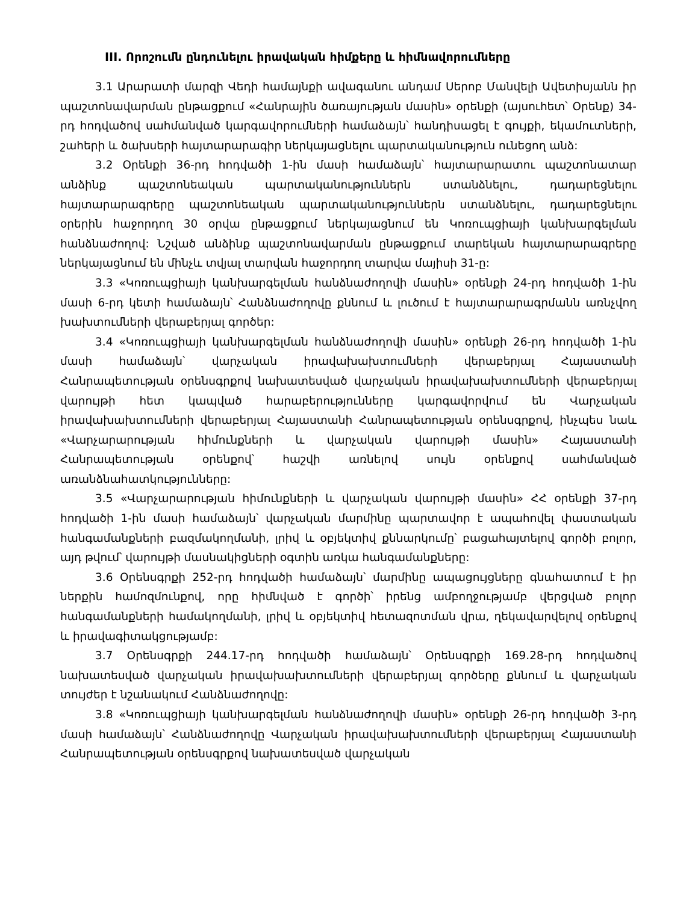III. Որոշումն ընդունելու իրավական հիմքերը և հիմնավորումները
3.1 Արարատի մարզի Վեդի համայնքի ավագանու անդամ Սերոբ Մանվելի Ավետիսյանն իր պաշտոնավարման ընթացքում «Հանրային ծառայության մասին» օրենքի (այսուհետ՝ Օրենք) 34-րդ հոդվածով սահմանված կարգավորումների համաձայն՝ հանդիսացել է գույքի, եկամուտների, շահերի և ծախսերի հայտարարագիր ներկայացնելու պարտականություն ունեցող անձ:
3.2 Օրենքի 36-րդ հոդվածի 1-ին մասի համաձայն՝ հայտարարատու պաշտոնատար անձինք պաշտոնեական պարտականություններն ստանձնելու, դադարեցնելու հայտարարագրերը պաշտոնեական պարտականություններն ստանձնելու, դադարեցնելու օրերին հաջորդող 30 օրվա ընթացքում ներկայացնում են Կոռուպցիայի կանխարգելման հանձնաժողով: Նշված անձինք պաշտոնավարման ընթացքում տարեկան հայտարարագրերը ներկայացնում են մինչև տվյալ տարվան հաջորդող տարվա մայիսի 31-ը:
3.3 «Կոռուպցիայի կանխարգելման հանձնաժողովի մասին» օրենքի 24-րդ հոդվածի 1-ին մասի 6-րդ կետի համաձայն՝ Հանձնաժողովը քննում և լուծում է հայտարարագրմանն առնչվող խախտումների վերաբերյալ գործեր:
3.4 «Կոռուպցիայի կանխարգելման հանձնաժողովի մասին» օրենքի 26-րդ հոդվածի 1-ին մասի համաձայն՝ վարչական իրավախախտումների վերաբերյալ Հայաստանի Հանրապետության օրենսգրքով նախատեսված վարչական իրավախախտումների վերաբերյալ վարույթի հետ կապված հարաբերությունները կարգավորվում են Վարչական իրավախախտումների վերաբերյալ Հայաստանի Հանրապետության օրենսգրքով, ինչպես նաև «Վարչարարության հիմունքների և վարչական վարույթի մասին» Հայաստանի Հանրապետության օրենքով՝ հաշվի առնելով սույն օրենքով սահմանված առանձնահատկությունները:
3.5 «Վարչարարության հիմունքների և վարչական վարույթի մասին» ՀՀ օրենքի 37-րդ հոդվածի 1-ին մասի համաձայն՝ վարչական մարմինը պարտավոր է ապահովել փաստական հանգամանքների բազմակողմանի, լրիվ և օբյեկտիվ քննարկումը՝ բացահայտելով գործի բոլոր, այդ թվում՝ վարույթի մասնակիցների օգտին առկա հանգամանքները:
3.6 Օրենսգրքի 252-րդ հոդվածի համաձայն՝ մարմինը ապացույցները գնահատում է իր ներքին համոզմունքով, որը հիմնված է գործի՝ իրենց ամբողջությամբ վերցված բոլոր հանգամանքների համակողմանի, լրիվ և օբյեկտիվ հետազոտման վրա, ղեկավարվելով օրենքով և իրավագիտակցությամբ:
3.7 Օրենսգրքի 244.17-րդ հոդվածի համաձայն՝ Օրենսգրքի 169.28-րդ հոդվածով նախատեսված վարչական իրավախախտումների վերաբերյալ գործերը քննում և վարչական տույժեր է նշանակում Հանձնաժողովը:
3.8 «Կոռուպցիայի կանխարգելման հանձնաժողովի մասին» օրենքի 26-րդ հոդվածի 3-րդ մասի համաձայն՝ Հանձնաժողովը Վարչական իրավախախտումների վերաբերյալ Հայաստանի Հանրապետության օրենսգրքով նախատեսված վարչական